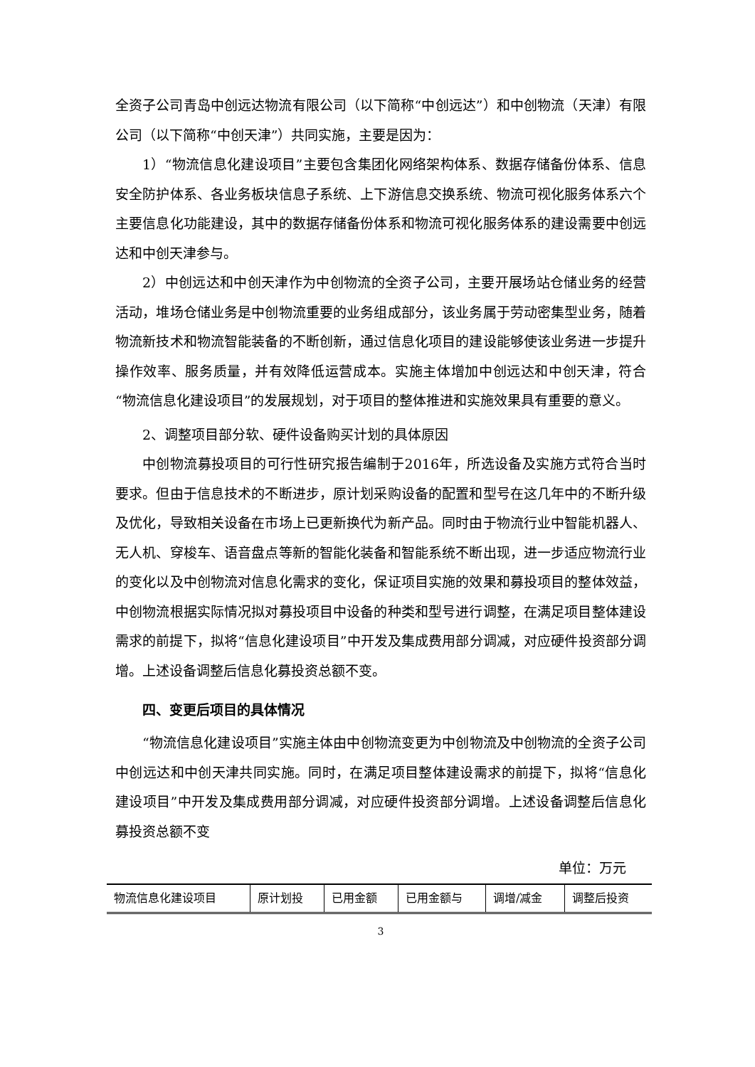全资子公司青岛中创远达物流有限公司（以下简称“中创远达”）和中创物流（天津）有限公司（以下简称“中创天津”）共同实施，主要是因为：
1）“物流信息化建设项目”主要包含集团化网络架构体系、数据存储备份体系、信息安全防护体系、各业务板块信息子系统、上下游信息交换系统、物流可视化服务体系六个主要信息化功能建设，其中的数据存储备份体系和物流可视化服务体系的建设需要中创远达和中创天津参与。
2）中创远达和中创天津作为中创物流的全资子公司，主要开展场站仓储业务的经营活动，堆场仓储业务是中创物流重要的业务组成部分，该业务属于劳动密集型业务，随着物流新技术和物流智能装备的不断创新，通过信息化项目的建设能够使该业务进一步提升操作效率、服务质量，并有效降低运营成本。实施主体增加中创远达和中创天津，符合“物流信息化建设项目”的发展规划，对于项目的整体推进和实施效果具有重要的意义。
2、调整项目部分软、硬件设备购买计划的具体原因
中创物流募投项目的可行性研究报告编制于2016年，所选设备及实施方式符合当时要求。但由于信息技术的不断进步，原计划采购设备的配置和型号在这几年中的不断升级及优化，导致相关设备在市场上已更新换代为新产品。同时由于物流行业中智能机器人、无人机、穿梭车、语音盘点等新的智能化装备和智能系统不断出现，进一步适应物流行业的变化以及中创物流对信息化需求的变化，保证项目实施的效果和募投项目的整体效益，中创物流根据实际情况拟对募投项目中设备的种类和型号进行调整，在满足项目整体建设需求的前提下，拟将“信息化建设项目”中开发及集成费用部分调减，对应硬件投资部分调增。上述设备调整后信息化募投资总额不变。
四、变更后项目的具体情况
“物流信息化建设项目”实施主体由中创物流变更为中创物流及中创物流的全资子公司中创远达和中创天津共同实施。同时，在满足项目整体建设需求的前提下，拟将“信息化建设项目”中开发及集成费用部分调减，对应硬件投资部分调增。上述设备调整后信息化募投资总额不变
单位：万元
| 物流信息化建设项目 | 原计划投 | 已用金额 | 已用金额与 | 调增/减金 | 调整后投资 |
3